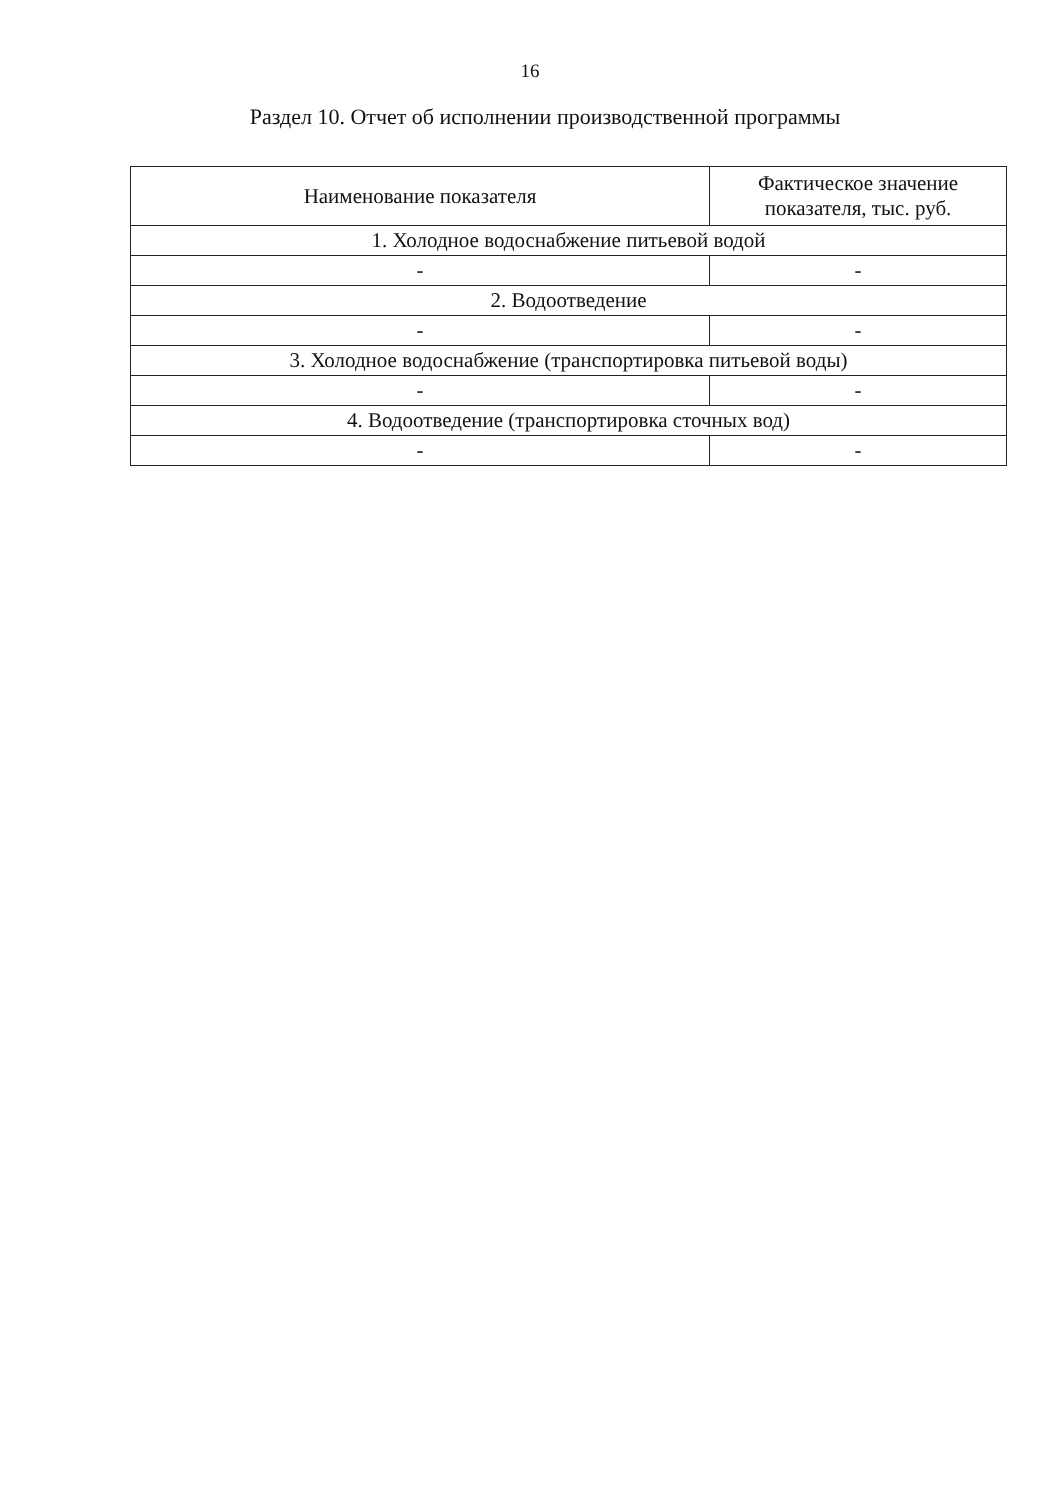16
Раздел 10. Отчет об исполнении производственной программы
| Наименование показателя | Фактическое значение показателя, тыс. руб. |
| --- | --- |
| 1. Холодное водоснабжение питьевой водой | |
| - | - |
| 2. Водоотведение | |
| - | - |
| 3. Холодное водоснабжение (транспортировка питьевой воды) | |
| - | - |
| 4. Водоотведение (транспортировка сточных вод) | |
| - | - |